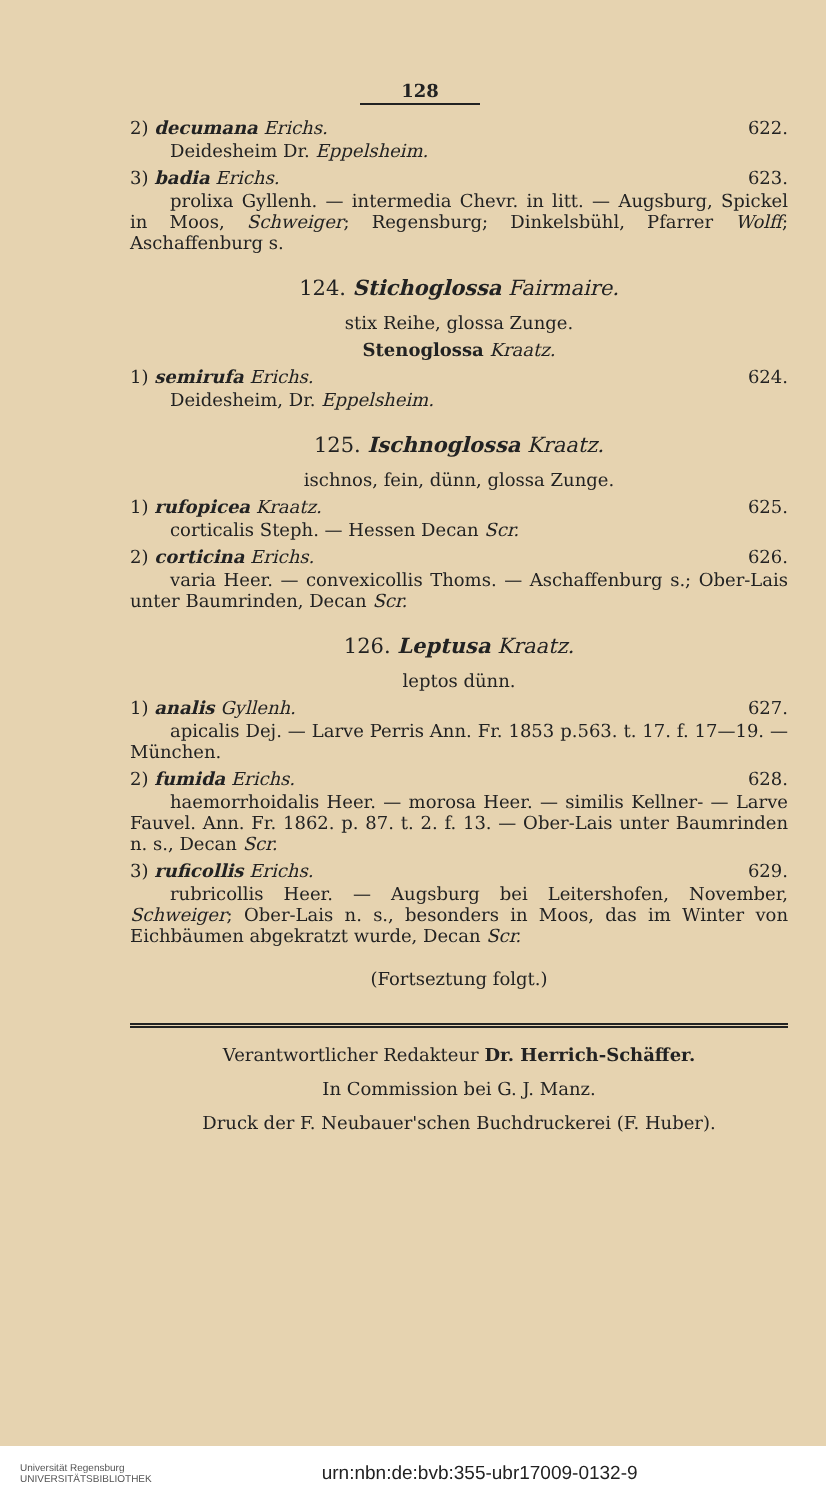128
2) decumana Erichs. 622.
Deidesheim Dr. Eppelsheim.
3) badia Erichs. 623.
prolixa Gyllenh. — intermedia Chevr. in litt. — Augsburg, Spickel in Moos, Schweiger; Regensburg; Dinkelsbühl, Pfarrer Wolff; Aschaffenburg s.
124. Stichoglossa Fairmaire.
stix Reihe, glossa Zunge.
Stenoglossa Kraatz.
1) semirufa Erichs. 624.
Deidesheim, Dr. Eppelsheim.
125. Ischnoglossa Kraatz.
ischnos, fein, dünn, glossa Zunge.
1) rufopicea Kraatz. 625.
corticalis Steph. — Hessen Decan Scr.
2) corticina Erichs. 626.
varia Heer. — convexicollis Thoms. — Aschaffenburg s.; Ober-Lais unter Baumrinden, Decan Scr.
126. Leptusa Kraatz.
leptos dünn.
1) analis Gyllenh. 627.
apicalis Dej. — Larve Perris Ann. Fr. 1853 p.563. t. 17. f. 17—19. — München.
2) fumida Erichs. 628.
haemorrhoidalis Heer. — morosa Heer. — similis Kellner- — Larve Fauvel. Ann. Fr. 1862. p. 87. t. 2. f. 13. — Ober-Lais unter Baumrinden n. s., Decan Scr.
3) ruficollis Erichs. 629.
rubricollis Heer. — Augsburg bei Leitershofen, November, Schweiger; Ober-Lais n. s., besonders in Moos, das im Winter von Eichbäumen abgekratzt wurde, Decan Scr.
(Fortseztung folgt.)
Verantwortlicher Redakteur Dr. Herrich-Schäffer.
In Commission bei G. J. Manz.
Druck der F. Neubauer'schen Buchdruckerei (F. Huber).
Universität Regensburg
UNIVERSITÄTSBIBLIOTHEK urn:nbn:de:bvb:355-ubr17009-0132-9